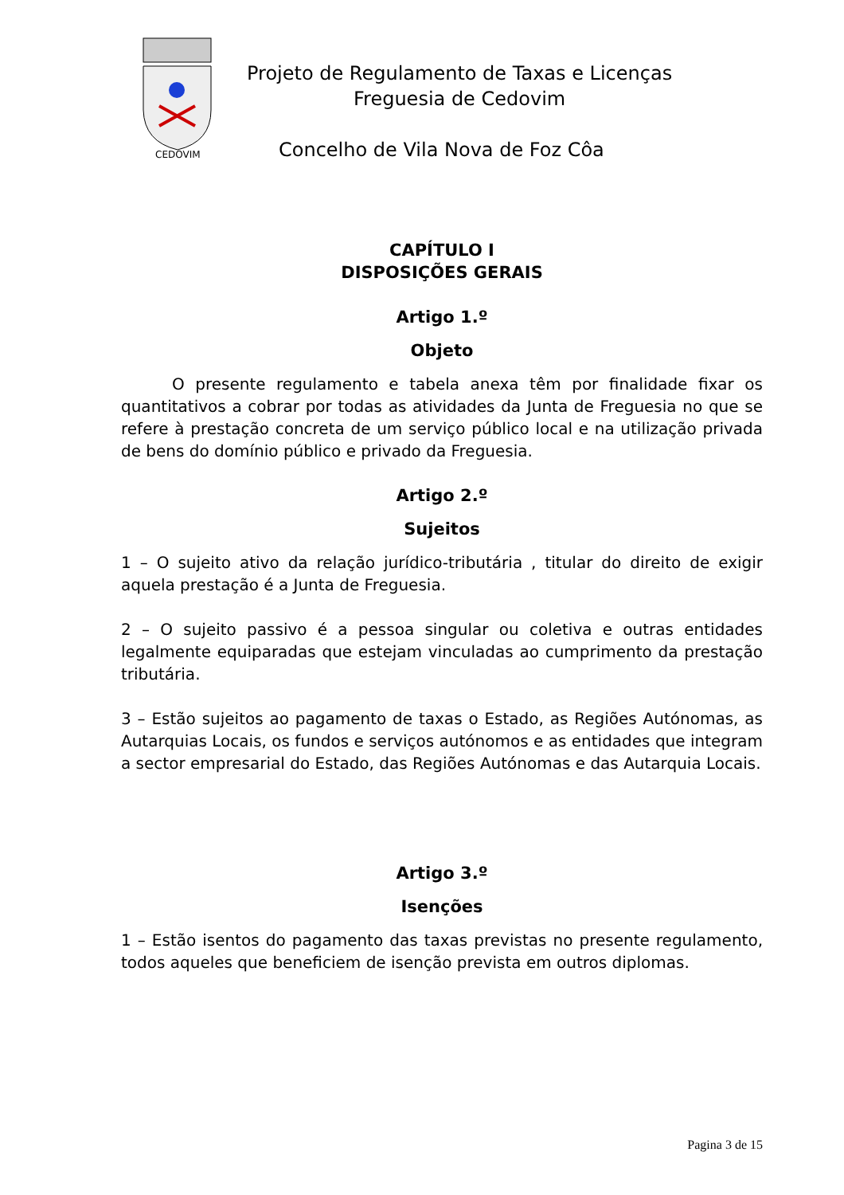CEDOVIM
Projeto de Regulamento de Taxas e Licenças
Freguesia de Cedovim
Concelho de Vila Nova de Foz Côa
CAPÍTULO I
DISPOSIÇÕES GERAIS
Artigo 1.º
Objeto
O presente regulamento e tabela anexa têm por finalidade fixar os quantitativos a cobrar por todas as atividades da Junta de Freguesia no que se refere à prestação concreta de um serviço público local e na utilização privada de bens do domínio público e privado da Freguesia.
Artigo 2.º
Sujeitos
1 – O sujeito ativo da relação jurídico-tributária , titular do direito de exigir aquela prestação é a Junta de Freguesia.
2 – O sujeito passivo é a pessoa singular ou coletiva e outras entidades legalmente equiparadas que estejam vinculadas ao cumprimento da prestação tributária.
3 – Estão sujeitos ao pagamento de taxas o Estado, as Regiões Autónomas, as Autarquias Locais, os fundos e serviços autónomos e as entidades que integram a sector empresarial do Estado, das Regiões Autónomas e das Autarquia Locais.
Artigo 3.º
Isenções
1 – Estão isentos do pagamento das taxas previstas no presente regulamento, todos aqueles que beneficiem de isenção prevista em outros diplomas.
Pagina 3 de 15